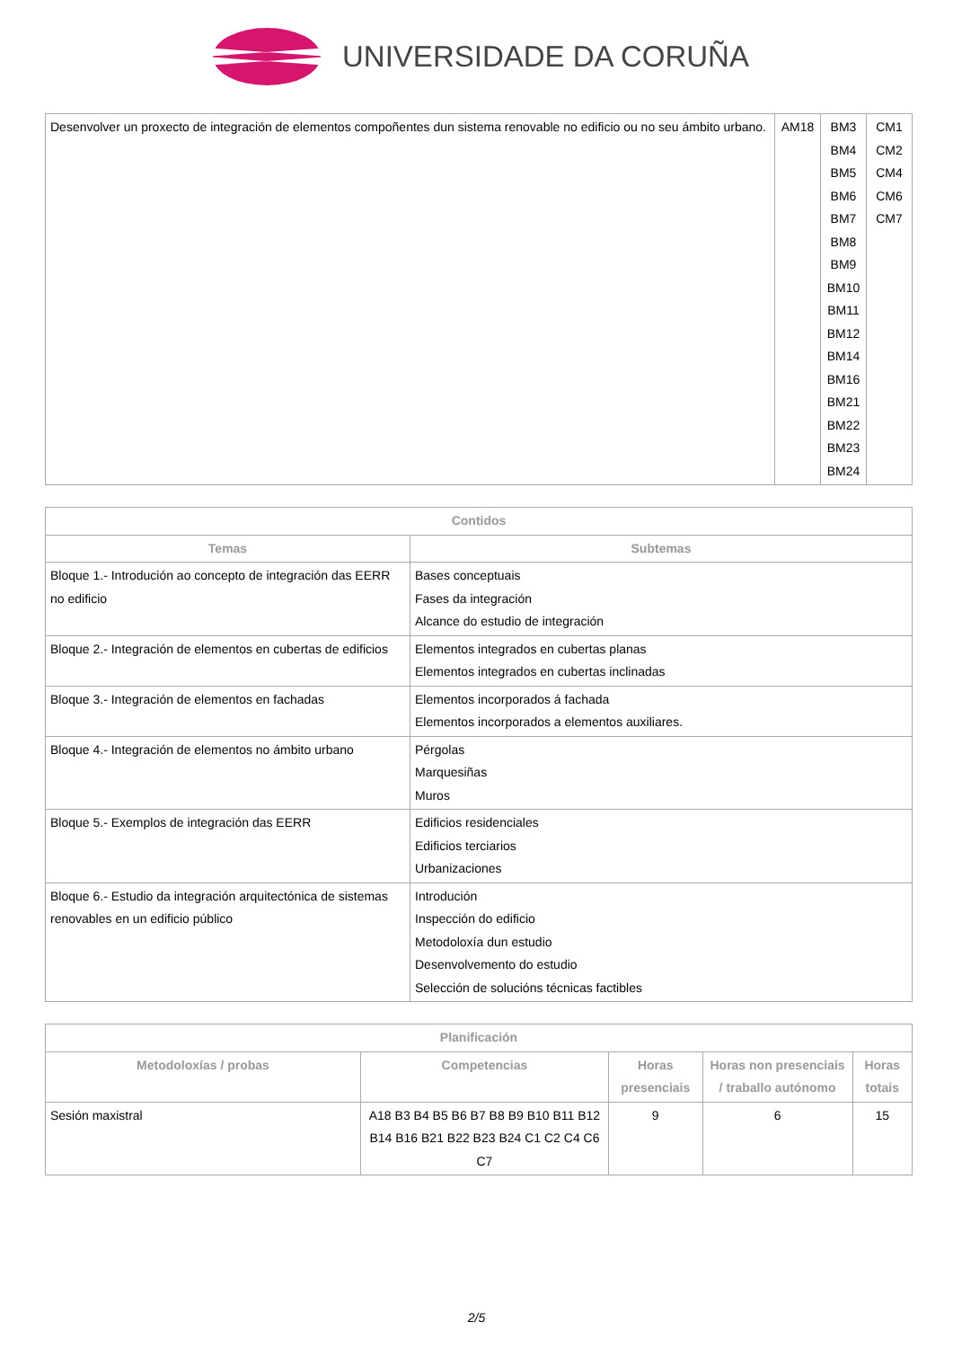UNIVERSIDADE DA CORUÑA
| Desenvolver un proxecto de integración de elementos compoñentes dun sistema renovable no edificio ou no seu ámbito urbano. | AM18 | BM3 BM4 BM5 BM6 BM7 BM8 BM9 BM10 BM11 BM12 BM14 BM16 BM21 BM22 BM23 BM24 | CM1 CM2 CM4 CM6 CM7 |
| Contidos | |
| --- | --- |
| Temas | Subtemas |
| Bloque 1.- Introdución ao concepto de integración das EERR no edificio | Bases conceptuais Fases da integración Alcance do estudio de integración |
| Bloque 2.- Integración de elementos en cubertas de edificios | Elementos integrados en cubertas planas Elementos integrados en cubertas inclinadas |
| Bloque 3.- Integración de elementos en fachadas | Elementos incorporados á fachada Elementos incorporados a elementos auxiliares. |
| Bloque 4.- Integración de elementos no ámbito urbano | Pérgolas Marquesiñas Muros |
| Bloque 5.- Exemplos de integración das EERR | Edificios residenciales Edificios terciarios Urbanizaciones |
| Bloque 6.- Estudio da integración arquitectónica de sistemas renovables en un edificio público | Introdución Inspección do edificio Metodoloxía dun estudio Desenvolvemento do estudio Selección de solucións técnicas factibles |
| Planificación | | | | |
| --- | --- | --- | --- | --- |
| Metodoloxías / probas | Competencias | Horas presenciais | Horas non presenciais / traballo autónomo | Horas totais |
| Sesión maxistral | A18 B3 B4 B5 B6 B7 B8 B9 B10 B11 B12 B14 B16 B21 B22 B23 B24 C1 C2 C4 C6 C7 | 9 | 6 | 15 |
2/5